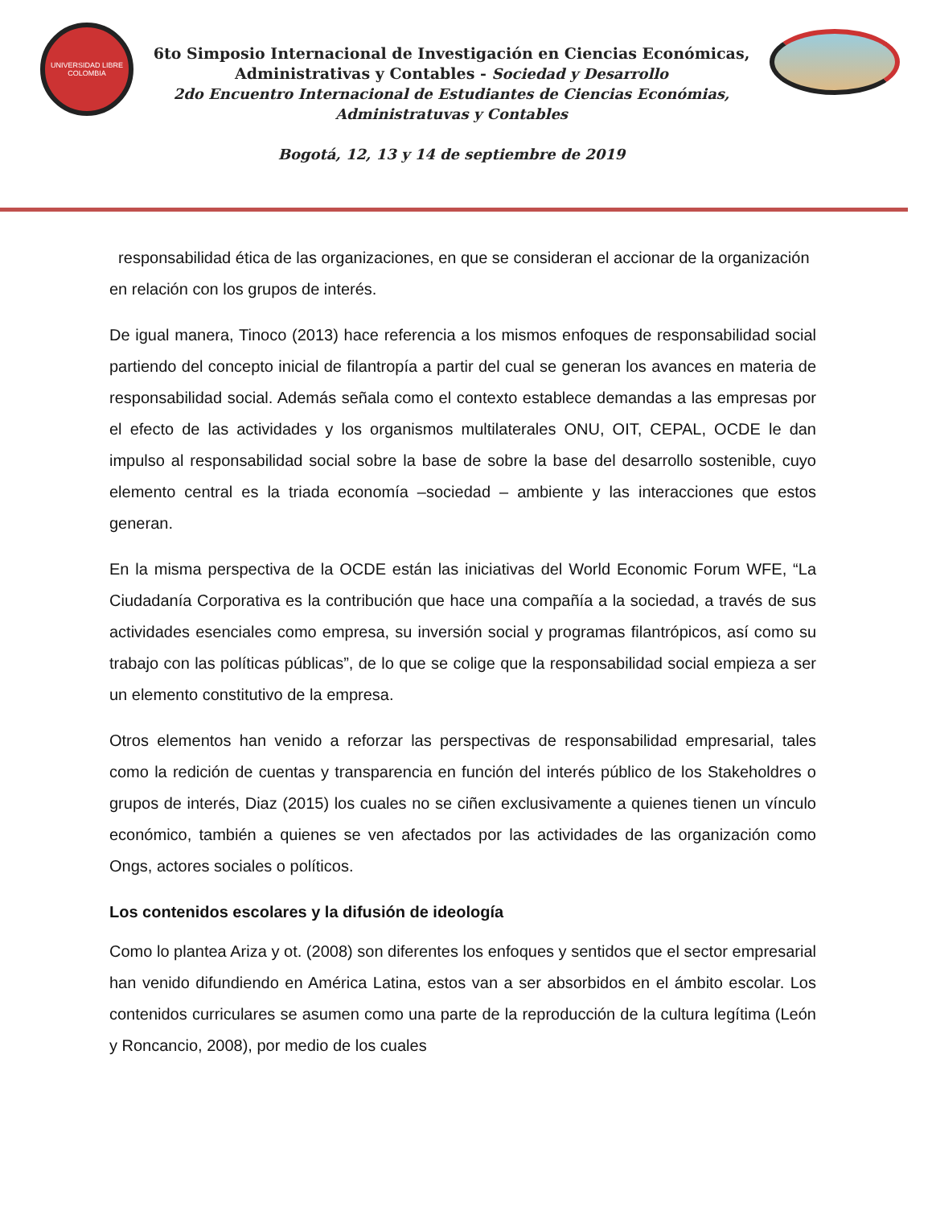UNIVERSIDAD LIBRE
COLOMBIA
6to Simposio Internacional de Investigación en Ciencias Económicas,
Administrativas y Contables - Sociedad y Desarrollo
2do Encuentro Internacional de Estudiantes de Ciencias Económias,
Administratuvas y Contables
Bogotá, 12, 13 y 14 de septiembre de 2019
responsabilidad ética de las organizaciones, en que se consideran el accionar de la organización en relación con los grupos de interés.
De igual manera, Tinoco (2013) hace referencia a los mismos enfoques de responsabilidad social partiendo del concepto inicial de filantropía a partir del cual se generan los avances en materia de responsabilidad social. Además señala como el contexto establece demandas a las empresas por el efecto de las actividades y los organismos multilaterales ONU, OIT, CEPAL, OCDE le dan impulso al responsabilidad social sobre la base de sobre la base del desarrollo sostenible, cuyo elemento central es la triada economía –sociedad – ambiente y las interacciones que estos generan.
En la misma perspectiva de la OCDE están las iniciativas del World Economic Forum WFE, “La Ciudadanía Corporativa es la contribución que hace una compañía a la sociedad, a través de sus actividades esenciales como empresa, su inversión social y programas filantrópicos, así como su trabajo con las políticas públicas”, de lo que se colige que la responsabilidad social empieza a ser un elemento constitutivo de la empresa.
Otros elementos han venido a reforzar las perspectivas de responsabilidad empresarial, tales como la redición de cuentas y transparencia en función del interés público de los Stakeholdres o grupos de interés, Diaz (2015) los cuales no se ciñen exclusivamente a quienes tienen un vínculo económico, también a quienes se ven afectados por las actividades de las organización como Ongs, actores sociales o políticos.
Los contenidos escolares y la difusión de ideología
Como lo plantea Ariza y ot. (2008) son diferentes los enfoques y sentidos que el sector empresarial han venido difundiendo en América Latina, estos van a ser absorbidos en el ámbito escolar. Los contenidos curriculares se asumen como una parte de la reproducción de la cultura legítima (León y Roncancio, 2008), por medio de los cuales